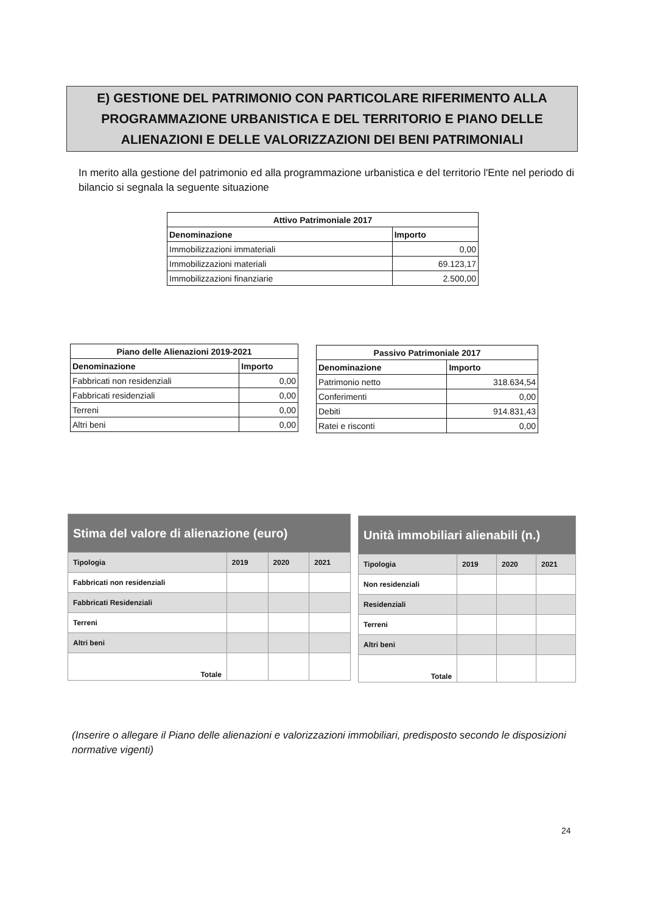E) GESTIONE DEL PATRIMONIO CON PARTICOLARE RIFERIMENTO ALLA PROGRAMMAZIONE URBANISTICA E DEL TERRITORIO E PIANO DELLE ALIENAZIONI E DELLE VALORIZZAZIONI DEI BENI PATRIMONIALI
In merito alla gestione del patrimonio ed alla programmazione urbanistica e del territorio l'Ente nel periodo di bilancio si segnala la seguente situazione
| Attivo Patrimoniale 2017 | |
| --- | --- |
| Denominazione | Importo |
| Immobilizzazioni immateriali | 0,00 |
| Immobilizzazioni materiali | 69.123,17 |
| Immobilizzazioni finanziarie | 2.500,00 |
| Piano delle Alienazioni 2019-2021 | |
| --- | --- |
| Denominazione | Importo |
| Fabbricati non residenziali | 0,00 |
| Fabbricati residenziali | 0,00 |
| Terreni | 0,00 |
| Altri beni | 0,00 |
| Passivo Patrimoniale 2017 | |
| --- | --- |
| Denominazione | Importo |
| Patrimonio netto | 318.634,54 |
| Conferimenti | 0,00 |
| Debiti | 914.831,43 |
| Ratei e risconti | 0,00 |
| Stima del valore di alienazione (euro) | | | |
| --- | --- | --- | --- |
| Tipologia | 2019 | 2020 | 2021 |
| Fabbricati non residenziali | | | |
| Fabbricati Residenziali | | | |
| Terreni | | | |
| Altri beni | | | |
| Totale | | | |
| Unità immobiliari alienabili (n.) | | | |
| --- | --- | --- | --- |
| Tipologia | 2019 | 2020 | 2021 |
| Non residenziali | | | |
| Residenziali | | | |
| Terreni | | | |
| Altri beni | | | |
| Totale | | | |
(Inserire o allegare il Piano delle alienazioni e valorizzazioni immobiliari, predisposto secondo le disposizioni normative vigenti)
24